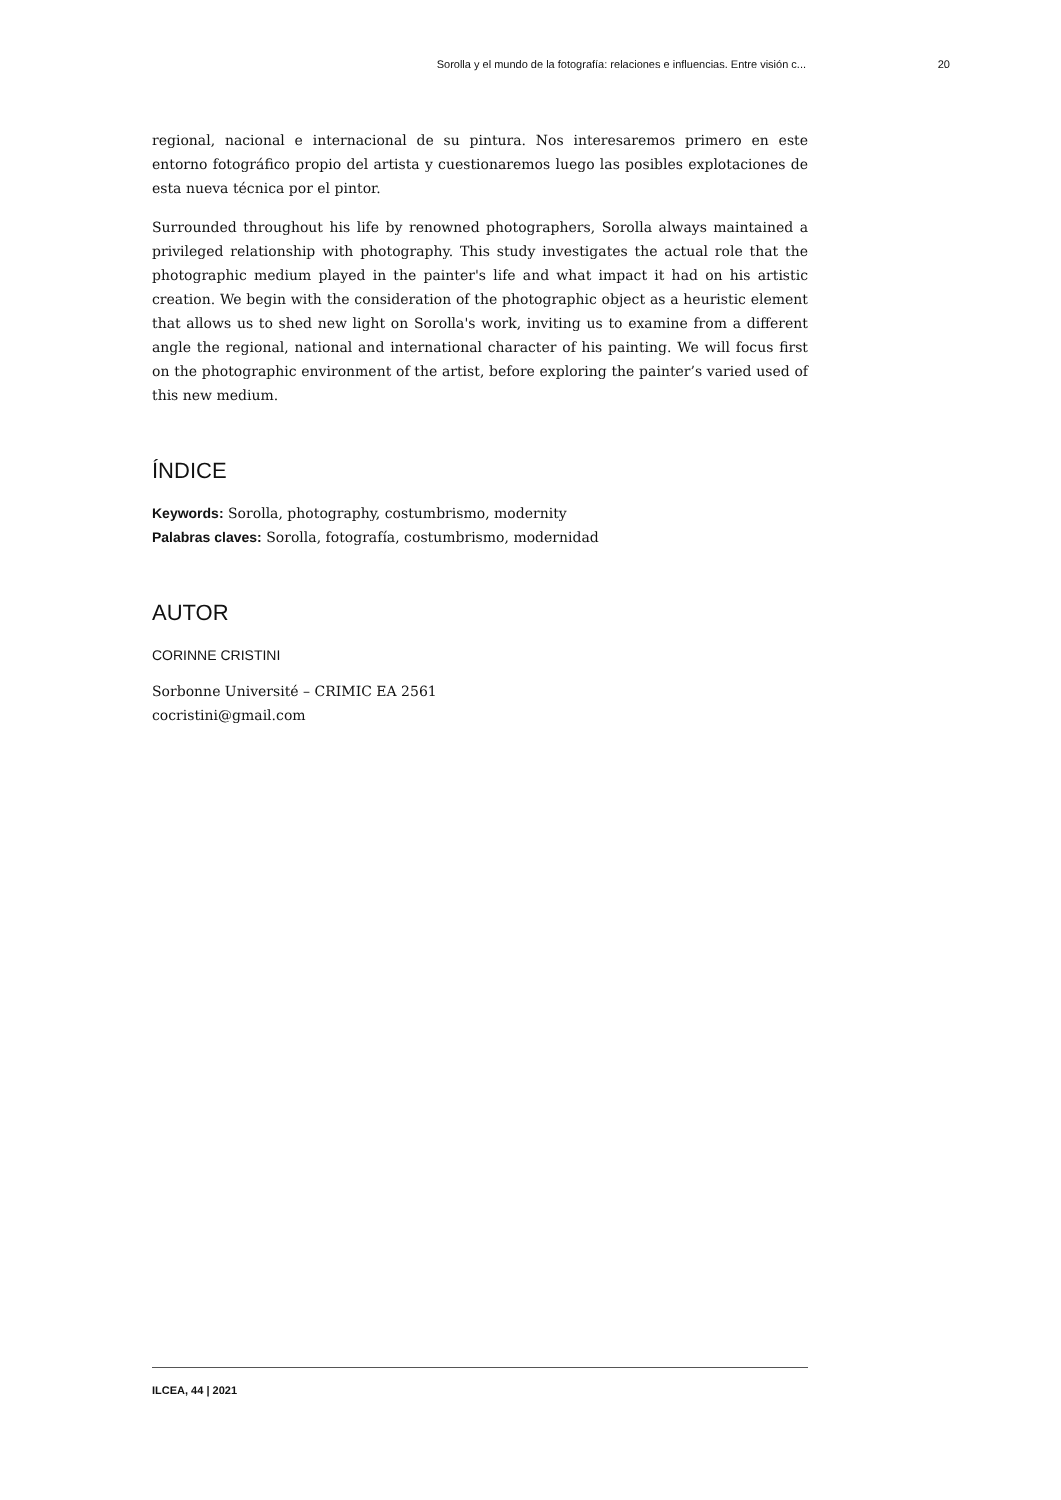Sorolla y el mundo de la fotografía: relaciones e influencias. Entre visión c... 20
regional, nacional e internacional de su pintura. Nos interesaremos primero en este entorno fotográfico propio del artista y cuestionaremos luego las posibles explotaciones de esta nueva técnica por el pintor.
Surrounded throughout his life by renowned photographers, Sorolla always maintained a privileged relationship with photography. This study investigates the actual role that the photographic medium played in the painter's life and what impact it had on his artistic creation. We begin with the consideration of the photographic object as a heuristic element that allows us to shed new light on Sorolla's work, inviting us to examine from a different angle the regional, national and international character of his painting. We will focus first on the photographic environment of the artist, before exploring the painter’s varied used of this new medium.
ÍNDICE
Keywords: Sorolla, photography, costumbrismo, modernity
Palabras claves: Sorolla, fotografía, costumbrismo, modernidad
AUTOR
CORINNE CRISTINI
Sorbonne Université – CRIMIC EA 2561
cocristini@gmail.com
ILCEA, 44 | 2021